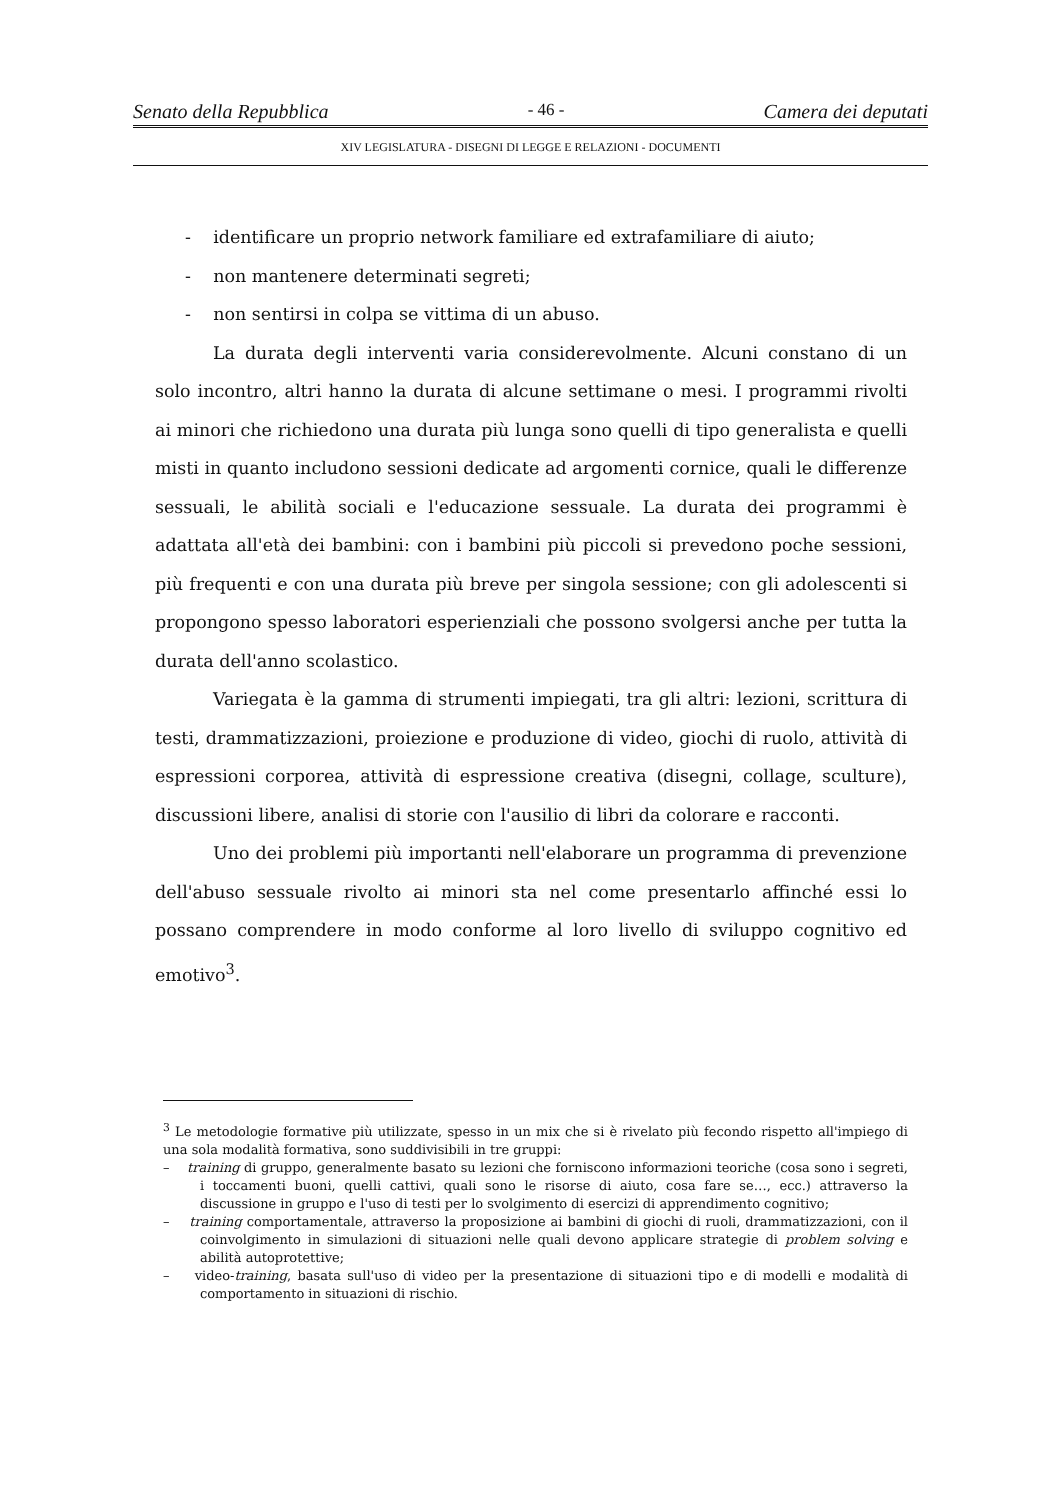Senato della Repubblica - 46 - Camera dei deputati
XIV LEGISLATURA - DISEGNI DI LEGGE E RELAZIONI - DOCUMENTI
- identificare un proprio network familiare ed extrafamiliare di aiuto;
- non mantenere determinati segreti;
- non sentirsi in colpa se vittima di un abuso.
La durata degli interventi varia considerevolmente. Alcuni constano di un solo incontro, altri hanno la durata di alcune settimane o mesi. I programmi rivolti ai minori che richiedono una durata più lunga sono quelli di tipo generalista e quelli misti in quanto includono sessioni dedicate ad argomenti cornice, quali le differenze sessuali, le abilità sociali e l'educazione sessuale. La durata dei programmi è adattata all'età dei bambini: con i bambini più piccoli si prevedono poche sessioni, più frequenti e con una durata più breve per singola sessione; con gli adolescenti si propongono spesso laboratori esperienziali che possono svolgersi anche per tutta la durata dell'anno scolastico.
Variegata è la gamma di strumenti impiegati, tra gli altri: lezioni, scrittura di testi, drammatizzazioni, proiezione e produzione di video, giochi di ruolo, attività di espressioni corporea, attività di espressione creativa (disegni, collage, sculture), discussioni libere, analisi di storie con l'ausilio di libri da colorare e racconti.
Uno dei problemi più importanti nell'elaborare un programma di prevenzione dell'abuso sessuale rivolto ai minori sta nel come presentarlo affinché essi lo possano comprendere in modo conforme al loro livello di sviluppo cognitivo ed emotivo<sup>3</sup>.
<sup>3</sup> Le metodologie formative più utilizzate, spesso in un mix che si è rivelato più fecondo rispetto all'impiego di una sola modalità formativa, sono suddivisibili in tre gruppi:
– training di gruppo, generalmente basato su lezioni che forniscono informazioni teoriche (cosa sono i segreti, i toccamenti buoni, quelli cattivi, quali sono le risorse di aiuto, cosa fare se…, ecc.) attraverso la discussione in gruppo e l'uso di testi per lo svolgimento di esercizi di apprendimento cognitivo;
– training comportamentale, attraverso la proposizione ai bambini di giochi di ruoli, drammatizzazioni, con il coinvolgimento in simulazioni di situazioni nelle quali devono applicare strategie di problem solving e abilità autoprotettive;
– video-training, basata sull'uso di video per la presentazione di situazioni tipo e di modelli e modalità di comportamento in situazioni di rischio.